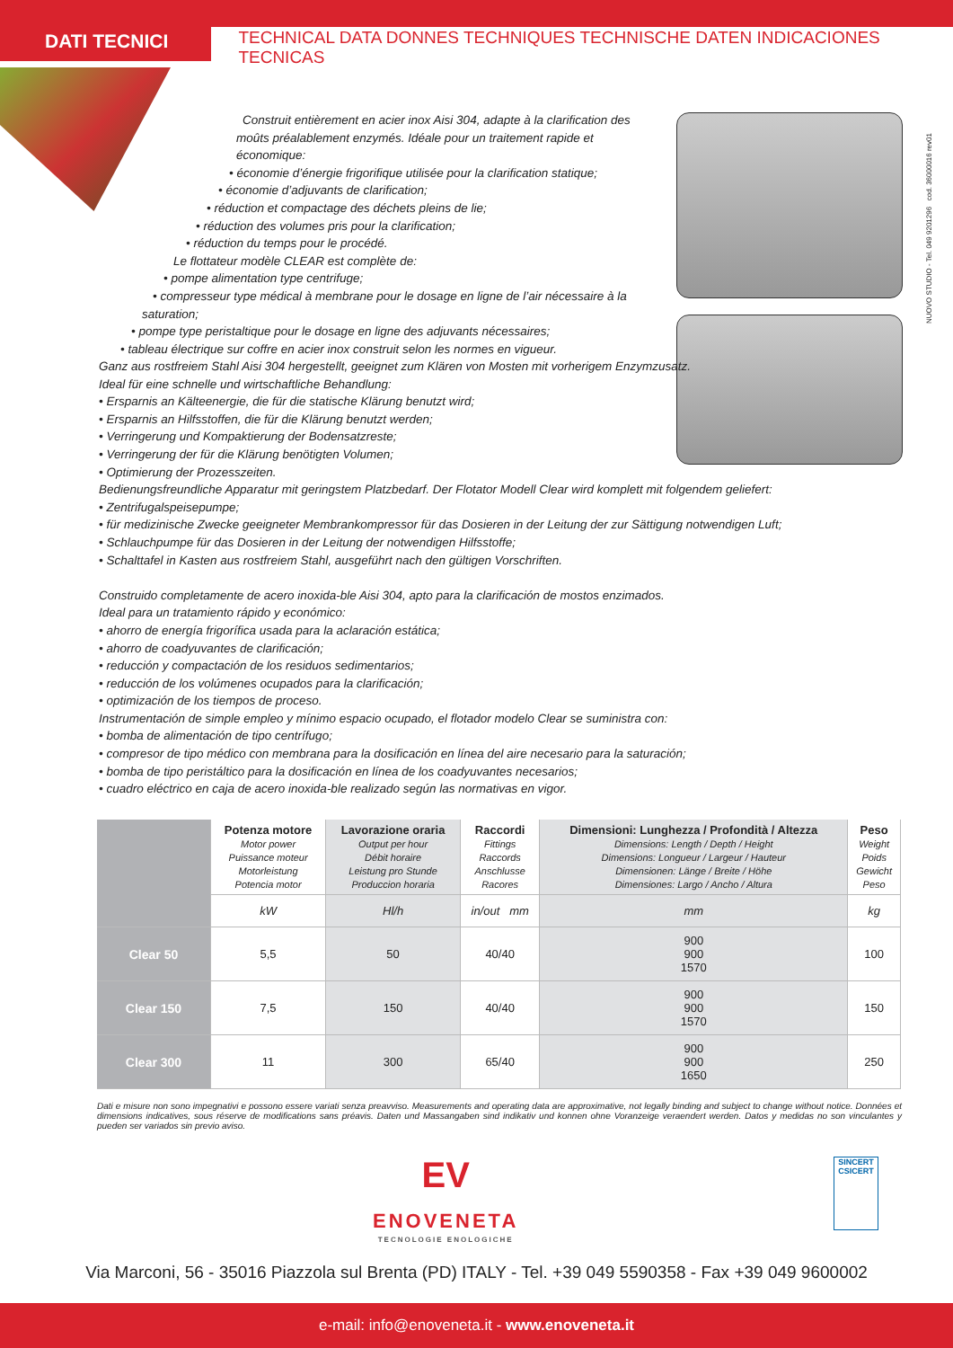DATI TECNICI
TECHNICAL DATA DONNES TECHNIQUES TECHNISCHE DATEN INDICACIONES TECNICAS
NUOVO STUDIO - Tel. 049 9201296 cod. 36000016 rev01
Construit entièrement en acier inox Aisi 304, adapte à la clarification des
moûts préalablement enzymés. Idéale pour un traitement rapide et économique:
• économie d’énergie frigorifique utilisée pour la clarification statique;
• économie d’adjuvants de clarification;
• réduction et compactage des déchets pleins de lie;
• réduction des volumes pris pour la clarification;
• réduction du temps pour le procédé.
Le flottateur modèle CLEAR est complète de:
• pompe alimentation type centrifuge;
• compresseur type médical à membrane pour le dosage en ligne de l’air nécessaire à la
saturation;
• pompe type peristaltique pour le dosage en ligne des adjuvants nécessaires;
• tableau électrique sur coffre en acier inox construit selon les normes en vigueur.
Ganz aus rostfreiem Stahl Aisi 304 hergestellt, geeignet zum Klären von Mosten mit vorherigem Enzymzusatz.
Ideal für eine schnelle und wirtschaftliche Behandlung:
• Ersparnis an Kälteenergie, die für die statische Klärung benutzt wird;
• Ersparnis an Hilfsstoffen, die für die Klärung benutzt werden;
• Verringerung und Kompaktierung der Bodensatzreste;
• Verringerung der für die Klärung benötigten Volumen;
• Optimierung der Prozesszeiten.
Bedienungsfreundliche Apparatur mit geringstem Platzbedarf. Der Flotator Modell Clear wird komplett mit folgendem geliefert:
• Zentrifugalspeisepumpe;
• für medizinische Zwecke geeigneter Membrankompressor für das Dosieren in der Leitung der zur Sättigung notwendigen Luft;
• Schlauchpumpe für das Dosieren in der Leitung der notwendigen Hilfsstoffe;
• Schalttafel in Kasten aus rostfreiem Stahl, ausgeführt nach den gültigen Vorschriften.
Construido completamente de acero inoxida-ble Aisi 304, apto para la clarificación de mostos enzimados.
Ideal para un tratamiento rápido y económico:
• ahorro de energía frigorífica usada para la aclaración estática;
• ahorro de coadyuvantes de clarificación;
• reducción y compactación de los residuos sedimentarios;
• reducción de los volúmenes ocupados para la clarificación;
• optimización de los tiempos de proceso.
Instrumentación de simple empleo y mínimo espacio ocupado, el flotador modelo Clear se suministra con:
• bomba de alimentación de tipo centrífugo;
• compresor de tipo médico con membrana para la dosificación en línea del aire necesario para la saturación;
• bomba de tipo peristáltico para la dosificación en línea de los coadyuvantes necesarios;
• cuadro eléctrico en caja de acero inoxida-ble realizado según las normativas en vigor.
| | Potenza motore Motor power Puissance moteur Motorleistung Potencia motor | Lavorazione oraria Output per hour Débit horaire Leistung pro Stunde Produccion horaria | Raccordi Fittings Raccords Anschlusse Racores | Dimensioni: Lunghezza / Profondità / Altezza Dimensions: Length / Depth / Height Dimensions: Longueur / Largeur / Hauteur Dimensionen: Länge / Breite / Höhe Dimensiones: Largo / Ancho / Altura | Peso Weight Poids Gewicht Peso |
| --- | --- | --- | --- | --- | --- |
| | kW | Hl/h | in/out mm | mm | kg |
| Clear 50 | 5,5 | 50 | 40/40 | 900 900 1570 | 100 |
| Clear 150 | 7,5 | 150 | 40/40 | 900 900 1570 | 150 |
| Clear 300 | 11 | 300 | 65/40 | 900 900 1650 | 250 |
Dati e misure non sono impegnativi e possono essere variati senza preavviso. Measurements and operating data are approximative, not legally binding and subject to change without notice. Données et dimensions indicatives, sous réserve de modifications sans préavis. Daten und Massangaben sind indikativ und konnen ohne Voranzeige veraendert werden. Datos y medidas no son vinculantes y pueden ser variados sin previo aviso.
EV
ENOVENETA
TECNOLOGIE ENOLOGICHE
SINCERT
CSICERT
Via Marconi, 56 - 35016 Piazzola sul Brenta (PD) ITALY - Tel. +39 049 5590358 - Fax +39 049 9600002
e-mail: info@enoveneta.it - www.enoveneta.it